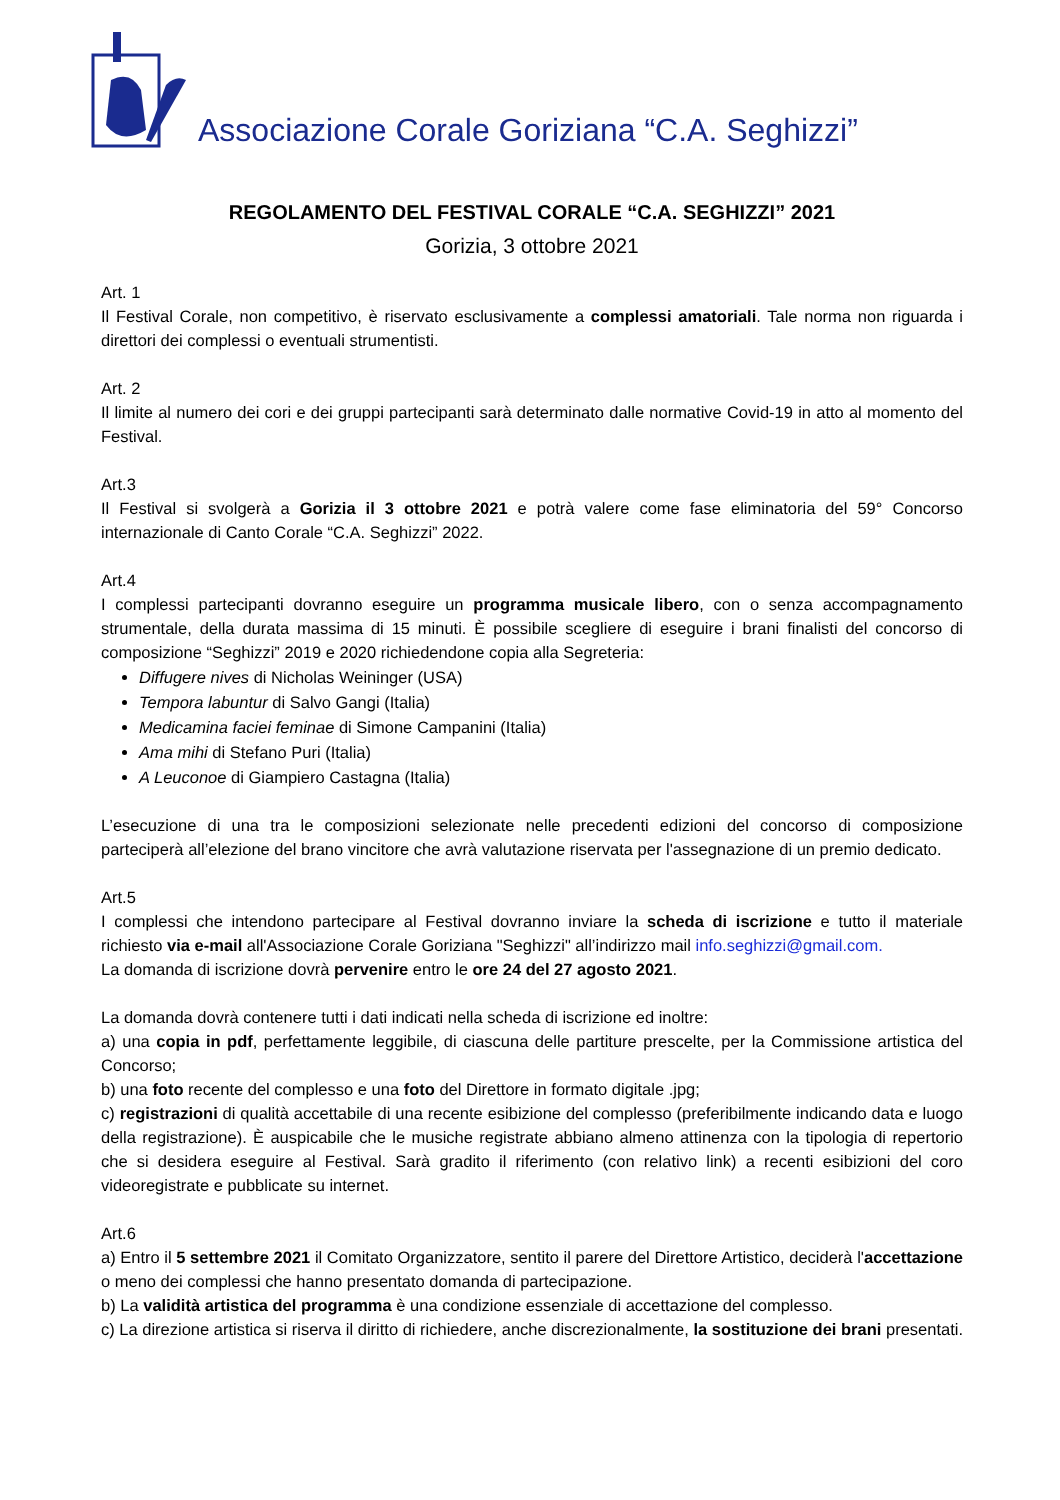Associazione Corale Goriziana “C.A. Seghizzi”
REGOLAMENTO DEL FESTIVAL CORALE “C.A. SEGHIZZI” 2021
Gorizia, 3 ottobre 2021
Art. 1
Il Festival Corale, non competitivo, è riservato esclusivamente a complessi amatoriali. Tale norma non riguarda i direttori dei complessi o eventuali strumentisti.
Art. 2
Il limite al numero dei cori e dei gruppi partecipanti sarà determinato dalle normative Covid-19 in atto al momento del Festival.
Art.3
Il Festival si svolgerà a Gorizia il 3 ottobre 2021 e potrà valere come fase eliminatoria del 59° Concorso internazionale di Canto Corale “C.A. Seghizzi” 2022.
Art.4
I complessi partecipanti dovranno eseguire un programma musicale libero, con o senza accompagnamento strumentale, della durata massima di 15 minuti. È possibile scegliere di eseguire i brani finalisti del concorso di composizione “Seghizzi” 2019 e 2020 richiedendone copia alla Segreteria:
Diffugere nives di Nicholas Weininger (USA)
Tempora labuntur di Salvo Gangi (Italia)
Medicamina faciei feminae di Simone Campanini (Italia)
Ama mihi di Stefano Puri (Italia)
A Leuconoe di Giampiero Castagna (Italia)
L’esecuzione di una tra le composizioni selezionate nelle precedenti edizioni del concorso di composizione parteciperà all’elezione del brano vincitore che avrà valutazione riservata per l'assegnazione di un premio dedicato.
Art.5
I complessi che intendono partecipare al Festival dovranno inviare la scheda di iscrizione e tutto il materiale richiesto via e-mail all'Associazione Corale Goriziana "Seghizzi" all’indirizzo mail info.seghizzi@gmail.com.
La domanda di iscrizione dovrà pervenire entro le ore 24 del 27 agosto 2021.
La domanda dovrà contenere tutti i dati indicati nella scheda di iscrizione ed inoltre:
a) una copia in pdf, perfettamente leggibile, di ciascuna delle partiture prescelte, per la Commissione artistica del Concorso;
b) una foto recente del complesso e una foto del Direttore in formato digitale .jpg;
c) registrazioni di qualità accettabile di una recente esibizione del complesso (preferibilmente indicando data e luogo della registrazione). È auspicabile che le musiche registrate abbiano almeno attinenza con la tipologia di repertorio che si desidera eseguire al Festival. Sarà gradito il riferimento (con relativo link) a recenti esibizioni del coro videoregistrate e pubblicate su internet.
Art.6
a) Entro il 5 settembre 2021 il Comitato Organizzatore, sentito il parere del Direttore Artistico, deciderà l'accettazione o meno dei complessi che hanno presentato domanda di partecipazione.
b) La validità artistica del programma è una condizione essenziale di accettazione del complesso.
c) La direzione artistica si riserva il diritto di richiedere, anche discrezionalmente, la sostituzione dei brani presentati.